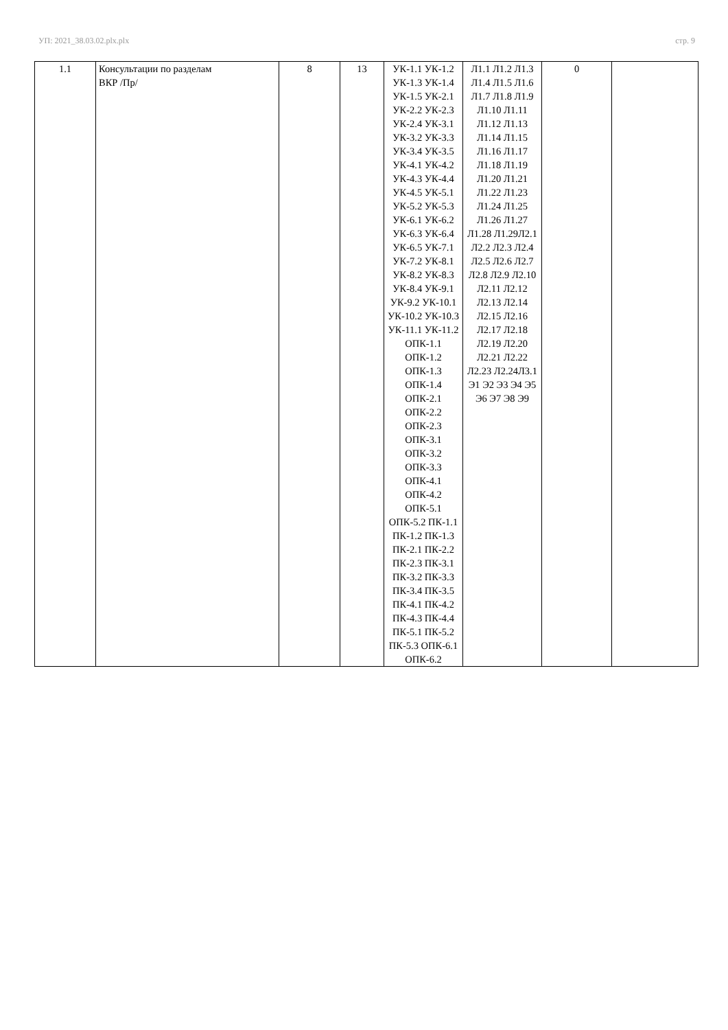УП: 2021_38.03.02.plx.plx стр. 9
| 1.1 | Консультации по разделам ВКР /Пр/ | 8 | 13 | УК-1.1 УК-1.2 УК-1.3 УК-1.4 УК-1.5 УК-2.1 УК-2.2 УК-2.3 УК-2.4 УК-3.1 УК-3.2 УК-3.3 УК-3.4 УК-3.5 УК-4.1 УК-4.2 УК-4.3 УК-4.4 УК-4.5 УК-5.1 УК-5.2 УК-5.3 УК-6.1 УК-6.2 УК-6.3 УК-6.4 УК-6.5 УК-7.1 УК-7.2 УК-8.1 УК-8.2 УК-8.3 УК-8.4 УК-9.1 УК-9.2 УК-10.1 УК-10.2 УК-10.3 УК-11.1 УК-11.2 ОПК-1.1 ОПК-1.2 ОПК-1.3 ОПК-1.4 ОПК-2.1 ОПК-2.2 ОПК-2.3 ОПК-3.1 ОПК-3.2 ОПК-3.3 ОПК-4.1 ОПК-4.2 ОПК-5.1 ОПК-5.2 ПК-1.1 ПК-1.2 ПК-1.3 ПК-2.1 ПК-2.2 ПК-2.3 ПК-3.1 ПК-3.2 ПК-3.3 ПК-3.4 ПК-3.5 ПК-4.1 ПК-4.2 ПК-4.3 ПК-4.4 ПК-5.1 ПК-5.2 ПК-5.3 ОПК-6.1 ОПК-6.2 | Л1.1 Л1.2 Л1.3 Л1.4 Л1.5 Л1.6 Л1.7 Л1.8 Л1.9 Л1.10 Л1.11 Л1.12 Л1.13 Л1.14 Л1.15 Л1.16 Л1.17 Л1.18 Л1.19 Л1.20 Л1.21 Л1.22 Л1.23 Л1.24 Л1.25 Л1.26 Л1.27 Л1.28 Л1.29Л2.1 Л2.2 Л2.3 Л2.4 Л2.5 Л2.6 Л2.7 Л2.8 Л2.9 Л2.10 Л2.11 Л2.12 Л2.13 Л2.14 Л2.15 Л2.16 Л2.17 Л2.18 Л2.19 Л2.20 Л2.21 Л2.22 Л2.23 Л2.24Л3.1 Э1 Э2 Э3 Э4 Э5 Э6 Э7 Э8 Э9 | 0 | |